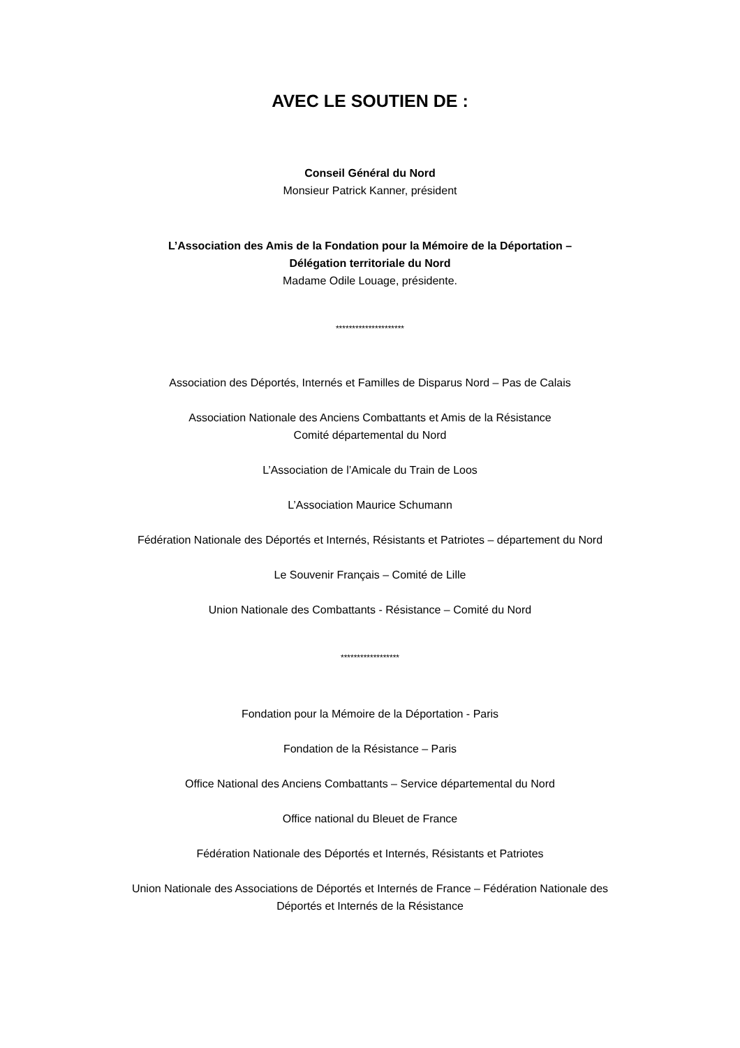AVEC LE SOUTIEN DE :
Conseil Général du Nord
Monsieur Patrick Kanner, président
L’Association des Amis de la Fondation pour la Mémoire de la Déportation –
Délégation territoriale du Nord
Madame Odile Louage, présidente.
*********************
Association des Déportés, Internés et Familles de Disparus Nord – Pas de Calais
Association Nationale des Anciens Combattants et Amis de la Résistance
Comité départemental du Nord
L’Association de l’Amicale du Train de Loos
L’Association Maurice Schumann
Fédération Nationale des Déportés et Internés, Résistants et Patriotes – département du Nord
Le Souvenir Français – Comité de Lille
Union Nationale des Combattants - Résistance – Comité du Nord
******************
Fondation pour la Mémoire de la Déportation - Paris
Fondation de la Résistance – Paris
Office National des Anciens Combattants – Service départemental du Nord
Office national du Bleuet de France
Fédération Nationale des Déportés et Internés, Résistants et Patriotes
Union Nationale des Associations de Déportés et Internés de France – Fédération Nationale des
Déportés et Internés de la Résistance